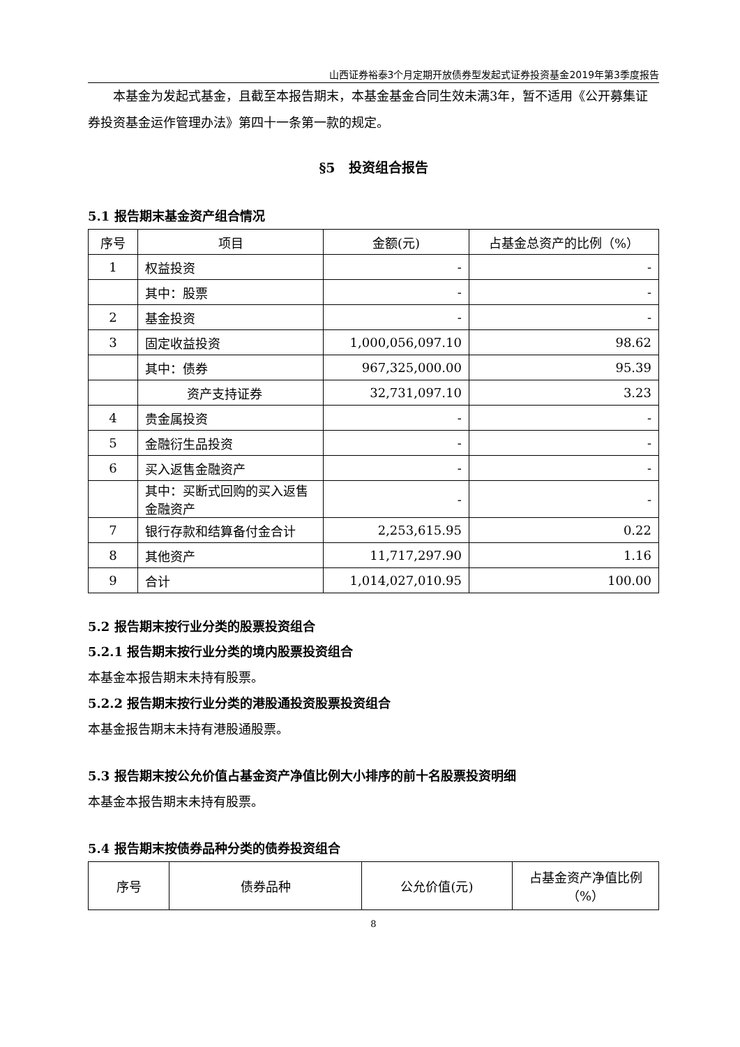山西证券裕泰3个月定期开放债券型发起式证券投资基金2019年第3季度报告
本基金为发起式基金，且截至本报告期末，本基金基金合同生效未满3年，暂不适用《公开募集证券投资基金运作管理办法》第四十一条第一款的规定。
§5　投资组合报告
5.1 报告期末基金资产组合情况
| 序号 | 项目 | 金额(元) | 占基金总资产的比例（%） |
| --- | --- | --- | --- |
| 1 | 权益投资 | - | - |
| | 其中：股票 | - | - |
| 2 | 基金投资 | - | - |
| 3 | 固定收益投资 | 1,000,056,097.10 | 98.62 |
| | 其中：债券 | 967,325,000.00 | 95.39 |
| | 资产支持证券 | 32,731,097.10 | 3.23 |
| 4 | 贵金属投资 | - | - |
| 5 | 金融衍生品投资 | - | - |
| 6 | 买入返售金融资产 | - | - |
| | 其中：买断式回购的买入返售金融资产 | - | - |
| 7 | 银行存款和结算备付金合计 | 2,253,615.95 | 0.22 |
| 8 | 其他资产 | 11,717,297.90 | 1.16 |
| 9 | 合计 | 1,014,027,010.95 | 100.00 |
5.2 报告期末按行业分类的股票投资组合
5.2.1 报告期末按行业分类的境内股票投资组合
本基金本报告期末未持有股票。
5.2.2 报告期末按行业分类的港股通投资股票投资组合
本基金报告期末未持有港股通股票。
5.3 报告期末按公允价值占基金资产净值比例大小排序的前十名股票投资明细
本基金本报告期末未持有股票。
5.4 报告期末按债券品种分类的债券投资组合
| 序号 | 债券品种 | 公允价值(元) | 占基金资产净值比例（%） |
| --- | --- | --- | --- |
8